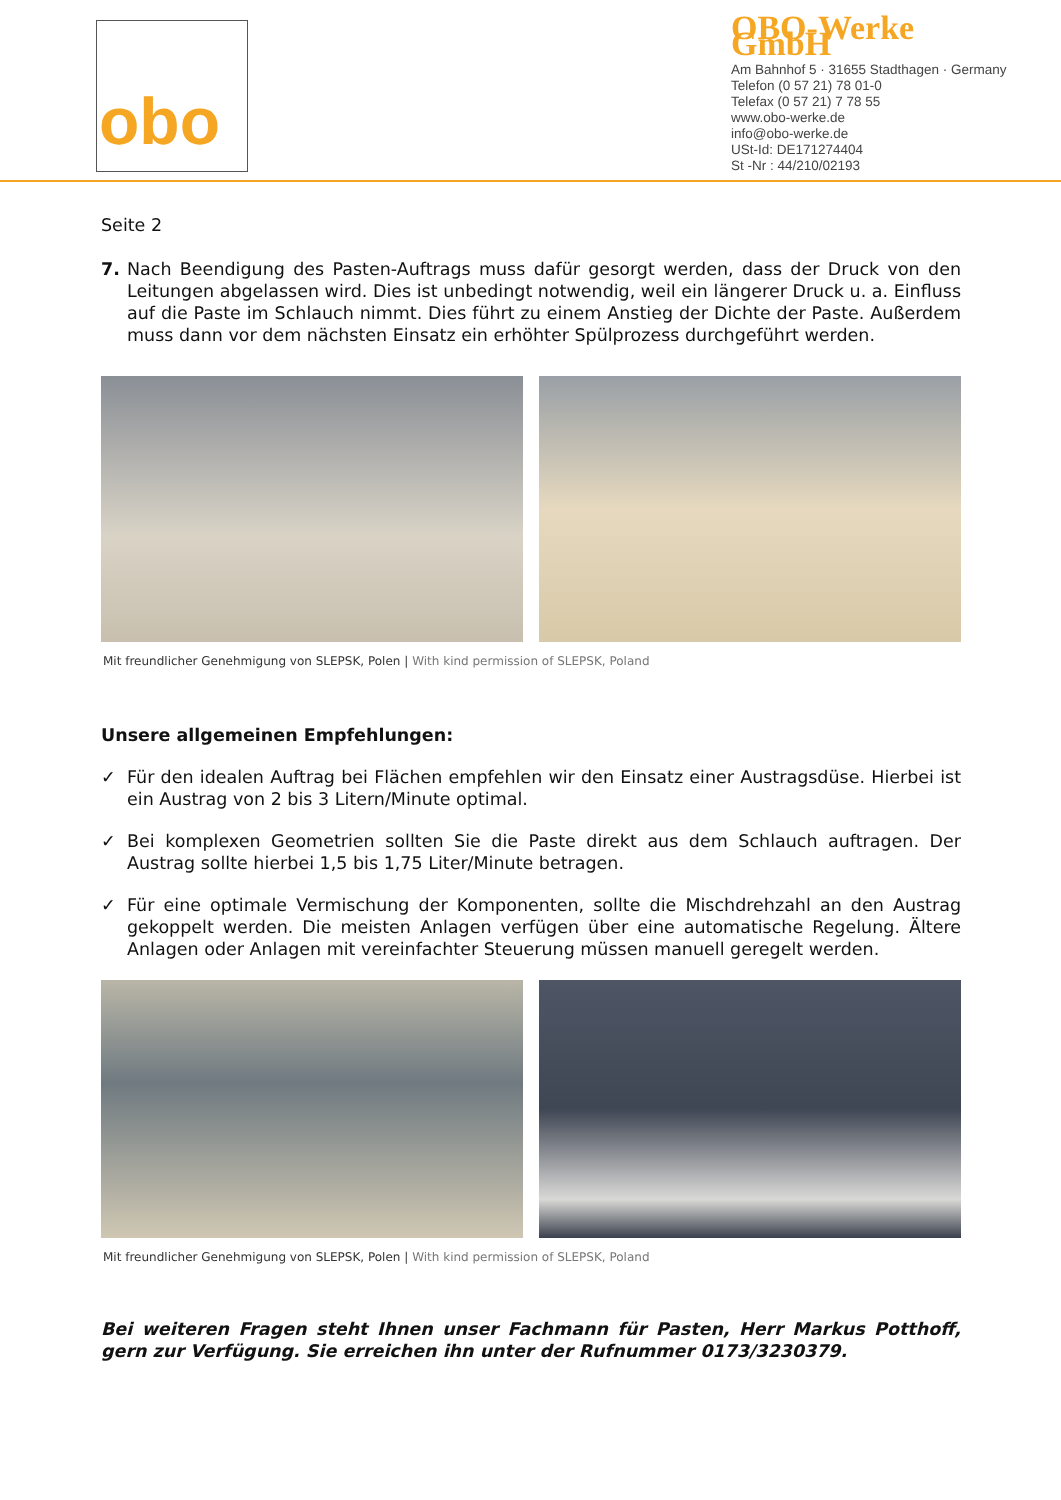obo
OBO-Werke GmbH
Am Bahnhof 5 · 31655 Stadthagen · Germany
Telefon (0 57 21) 78 01-0
Telefax (0 57 21) 7 78 55
www.obo-werke.de
info@obo-werke.de
USt-Id: DE171274404
St -Nr : 44/210/02193
Seite 2
7. Nach Beendigung des Pasten-Auftrags muss dafür gesorgt werden, dass der Druck von den Leitungen abgelassen wird. Dies ist unbedingt notwendig, weil ein längerer Druck u. a. Einfluss auf die Paste im Schlauch nimmt. Dies führt zu einem Anstieg der Dichte der Paste. Außerdem muss dann vor dem nächsten Einsatz ein erhöhter Spülprozess durchgeführt werden.
Mit freundlicher Genehmigung von SLEPSK, Polen | With kind permission of SLEPSK, Poland
Unsere allgemeinen Empfehlungen:
✓ Für den idealen Auftrag bei Flächen empfehlen wir den Einsatz einer Austragsdüse. Hierbei ist ein Austrag von 2 bis 3 Litern/Minute optimal.
✓ Bei komplexen Geometrien sollten Sie die Paste direkt aus dem Schlauch auftragen. Der Austrag sollte hierbei 1,5 bis 1,75 Liter/Minute betragen.
✓ Für eine optimale Vermischung der Komponenten, sollte die Mischdrehzahl an den Austrag gekoppelt werden. Die meisten Anlagen verfügen über eine automatische Regelung. Ältere Anlagen oder Anlagen mit vereinfachter Steuerung müssen manuell geregelt werden.
Mit freundlicher Genehmigung von SLEPSK, Polen | With kind permission of SLEPSK, Poland
Bei weiteren Fragen steht Ihnen unser Fachmann für Pasten, Herr Markus Potthoff, gern zur Verfügung. Sie erreichen ihn unter der Rufnummer 0173/3230379.